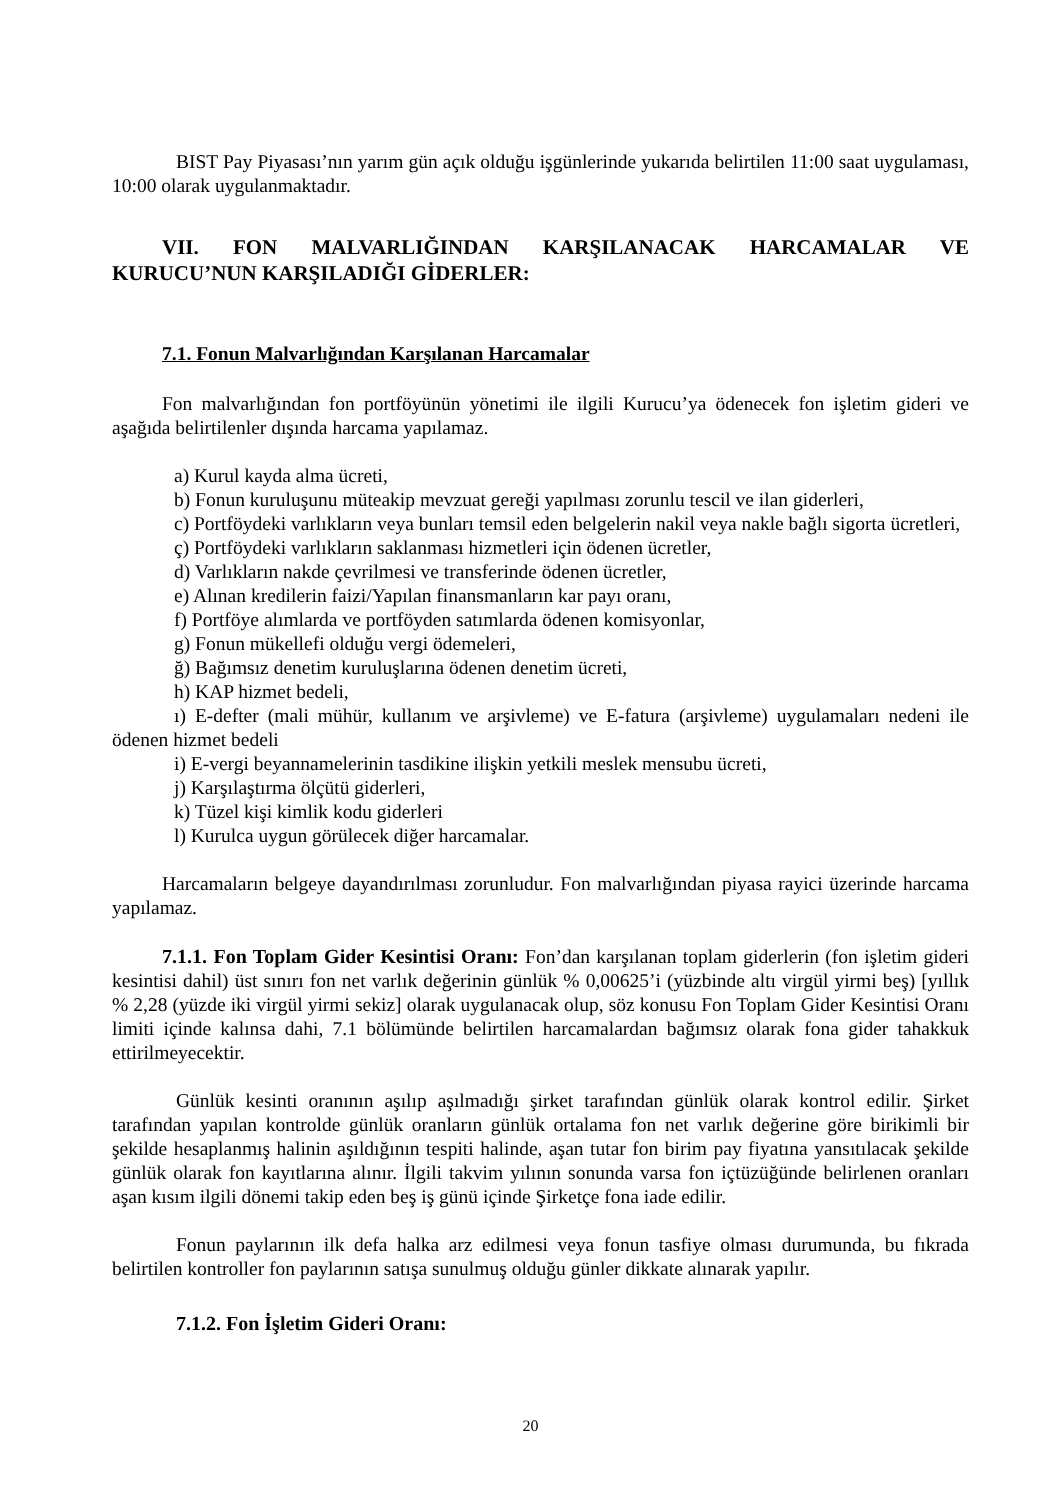BIST Pay Piyasası’nın yarım gün açık olduğu işgünlerinde yukarıda belirtilen 11:00 saat uygulaması, 10:00 olarak uygulanmaktadır.
VII. FON MALVARLIĞINDAN KARŞILANACAK HARCAMALAR VE KURUCU’NUN KARŞILADIĞI GİDERLER:
7.1. Fonun Malvarlığından Karşılanan Harcamalar
Fon malvarlığından fon portföyünün yönetimi ile ilgili Kurucu’ya ödenecek fon işletim gideri ve aşağıda belirtilenler dışında harcama yapılamaz.
a) Kurul kayda alma ücreti,
b) Fonun kuruluşunu müteakip mevzuat gereği yapılması zorunlu tescil ve ilan giderleri,
c) Portföydeki varlıkların veya bunları temsil eden belgelerin nakil veya nakle bağlı sigorta ücretleri,
ç) Portföydeki varlıkların saklanması hizmetleri için ödenen ücretler,
d) Varlıkların nakde çevrilmesi ve transferinde ödenen ücretler,
e) Alınan kredilerin faizi/Yapılan finansmanların kar payı oranı,
f) Portföye alımlarda ve portföyden satımlarda ödenen komisyonlar,
g) Fonun mükellefi olduğu vergi ödemeleri,
ğ) Bağımsız denetim kuruluşlarına ödenen denetim ücreti,
h) KAP hizmet bedeli,
ı) E-defter (mali mühür, kullanım ve arşivleme) ve E-fatura (arşivleme) uygulamaları nedeni ile ödenen hizmet bedeli
i) E-vergi beyannamelerinin tasdikine ilişkin yetkili meslek mensubu ücreti,
j) Karşılaştırma ölçütü giderleri,
k) Tüzel kişi kimlik kodu giderleri
l) Kurulca uygun görülecek diğer harcamalar.
Harcamaların belgeye dayandırılması zorunludur. Fon malvarlığından piyasa rayici üzerinde harcama yapılamaz.
7.1.1. Fon Toplam Gider Kesintisi Oranı: Fon’dan karşılanan toplam giderlerin (fon işletim gideri kesintisi dahil) üst sınırı fon net varlık değerinin günlük % 0,00625’i (yüzbinde altı virgül yirmi beş) [yıllık % 2,28 (yüzde iki virgül yirmi sekiz] olarak uygulanacak olup, söz konusu Fon Toplam Gider Kesintisi Oranı limiti içinde kalınsa dahi, 7.1 bölümünde belirtilen harcamalardan bağımsız olarak fona gider tahakkuk ettirilmeyecektir.
Günlük kesinti oranının aşılıp aşılmadığı şirket tarafından günlük olarak kontrol edilir. Şirket tarafından yapılan kontrolde günlük oranların günlük ortalama fon net varlık değerine göre birikimli bir şekilde hesaplanmış halinin aşıldığının tespiti halinde, aşan tutar fon birim pay fiyatına yansıtılacak şekilde günlük olarak fon kayıtlarına alınır. İlgili takvim yılının sonunda varsa fon içtüzüğünde belirlenen oranları aşan kısım ilgili dönemi takip eden beş iş günü içinde Şirketçe fona iade edilir.
Fonun paylarının ilk defa halka arz edilmesi veya fonun tasfiye olması durumunda, bu fıkrada belirtilen kontroller fon paylarının satışa sunulmuş olduğu günler dikkate alınarak yapılır.
7.1.2. Fon İşletim Gideri Oranı:
20